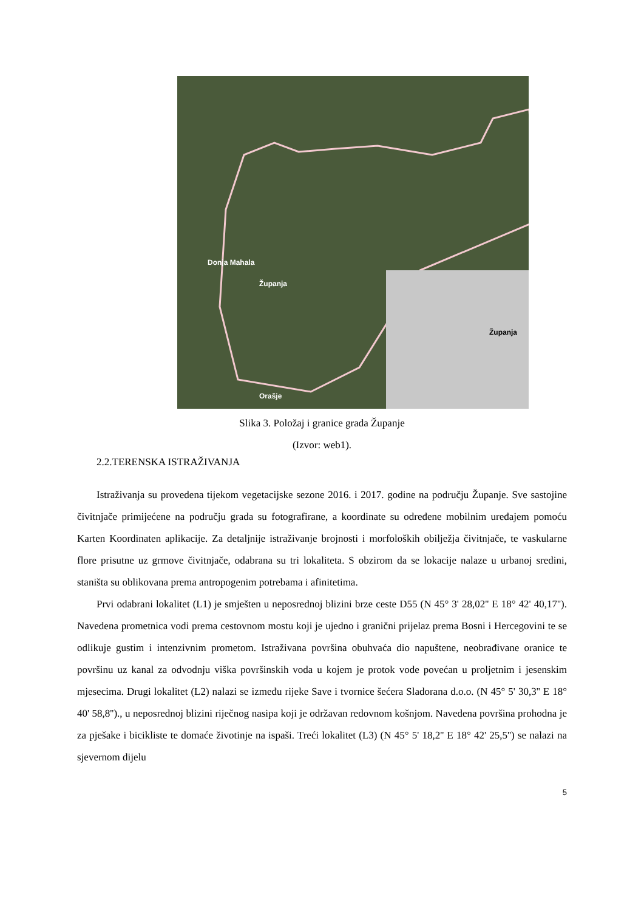Donja Mahala
Županja
Orašje
Županja
Slika 3. Položaj i granice grada Županje
(Izvor: web1).
2.2.TERENSKA ISTRAŽIVANJA
Istraživanja su provedena tijekom vegetacijske sezone 2016. i 2017. godine na području Županje. Sve sastojine čivitnjače primijećene na području grada su fotografirane, a koordinate su određene mobilnim uređajem pomoću Karten Koordinaten aplikacije. Za detaljnije istraživanje brojnosti i morfoloških obilježja čivitnjače, te vaskularne flore prisutne uz grmove čivitnjače, odabrana su tri lokaliteta. S obzirom da se lokacije nalaze u urbanoj sredini, staništa su oblikovana prema antropogenim potrebama i afinitetima.
Prvi odabrani lokalitet (L1) je smješten u neposrednoj blizini brze ceste D55 (N 45° 3' 28,02'' E 18° 42' 40,17''). Navedena prometnica vodi prema cestovnom mostu koji je ujedno i granični prijelaz prema Bosni i Hercegovini te se odlikuje gustim i intenzivnim prometom. Istraživana površina obuhvaća dio napuštene, neobrađivane oranice te površinu uz kanal za odvodnju viška površinskih voda u kojem je protok vode povećan u proljetnim i jesenskim mjesecima. Drugi lokalitet (L2) nalazi se između rijeke Save i tvornice šećera Sladorana d.o.o. (N 45° 5' 30,3'' E 18° 40' 58,8'')., u neposrednoj blizini riječnog nasipa koji je održavan redovnom košnjom. Navedena površina prohodna je za pješake i bicikliste te domaće životinje na ispaši. Treći lokalitet (L3) (N 45° 5' 18,2'' E 18° 42' 25,5'') se nalazi na sjevernom dijelu
5